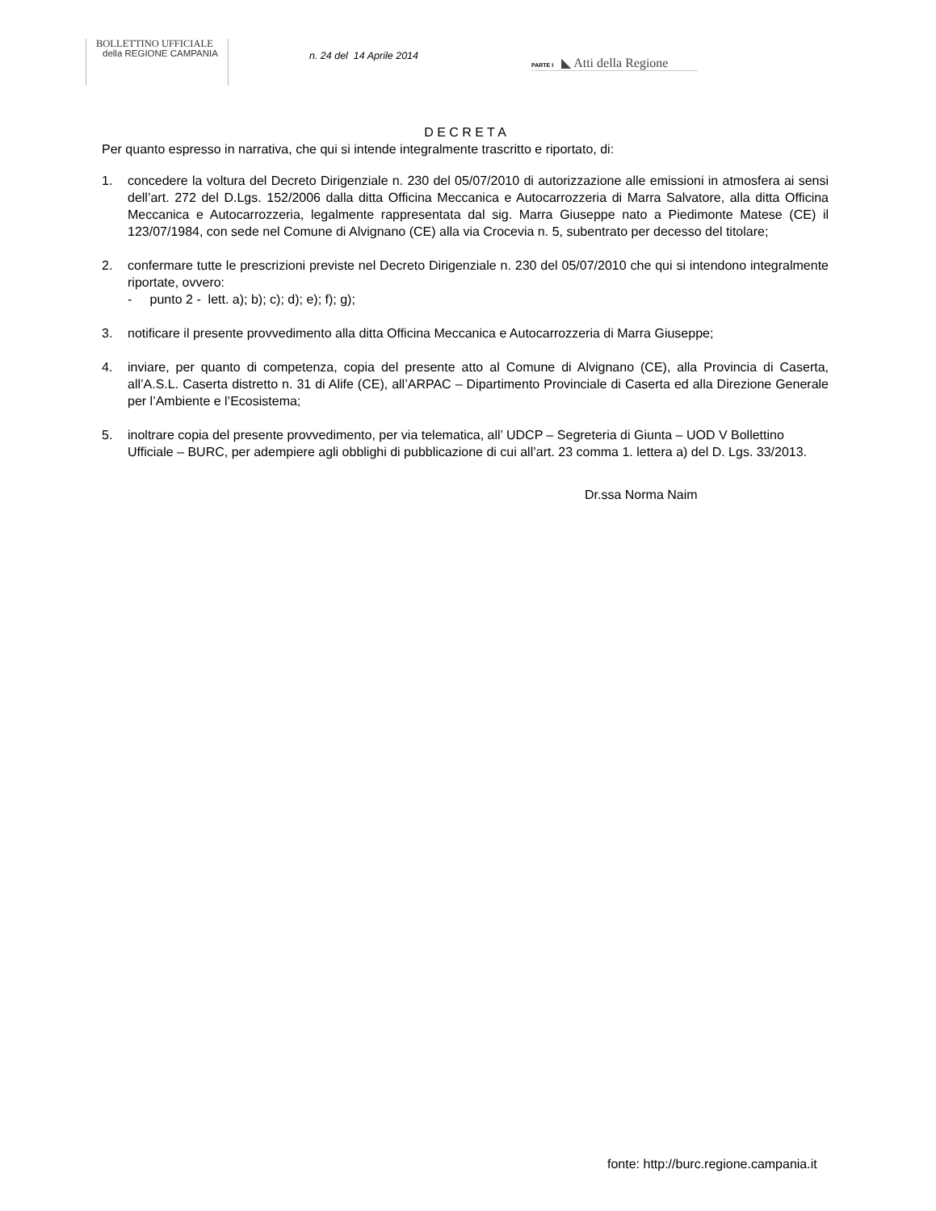BOLLETTINO UFFICIALE
della REGIONE CAMPANIA
n. 24 del 14 Aprile 2014
PARTE I ◣ Atti della Regione
D E C R E T A
Per quanto espresso in narrativa, che qui si intende integralmente trascritto e riportato, di:
1. concedere la voltura del Decreto Dirigenziale n. 230 del 05/07/2010 di autorizzazione alle emissioni in atmosfera ai sensi dell’art. 272 del D.Lgs. 152/2006 dalla ditta Officina Meccanica e Autocarrozzeria di Marra Salvatore, alla ditta Officina Meccanica e Autocarrozzeria, legalmente rappresentata dal sig. Marra Giuseppe nato a Piedimonte Matese (CE) il 123/07/1984, con sede nel Comune di Alvignano (CE) alla via Crocevia n. 5, subentrato per decesso del titolare;
2. confermare tutte le prescrizioni previste nel Decreto Dirigenziale n. 230 del 05/07/2010 che qui si intendono integralmente riportate, ovvero:
- punto 2 - lett. a); b); c); d); e); f); g);
3. notificare il presente provvedimento alla ditta Officina Meccanica e Autocarrozzeria di Marra Giuseppe;
4. inviare, per quanto di competenza, copia del presente atto al Comune di Alvignano (CE), alla Provincia di Caserta, all’A.S.L. Caserta distretto n. 31 di Alife (CE), all’ARPAC – Dipartimento Provinciale di Caserta ed alla Direzione Generale per l’Ambiente e l’Ecosistema;
5. inoltrare copia del presente provvedimento, per via telematica, all’ UDCP – Segreteria di Giunta – UOD V Bollettino Ufficiale – BURC, per adempiere agli obblighi di pubblicazione di cui all’art. 23 comma 1. lettera a) del D. Lgs. 33/2013.
Dr.ssa Norma Naim
fonte: http://burc.regione.campania.it